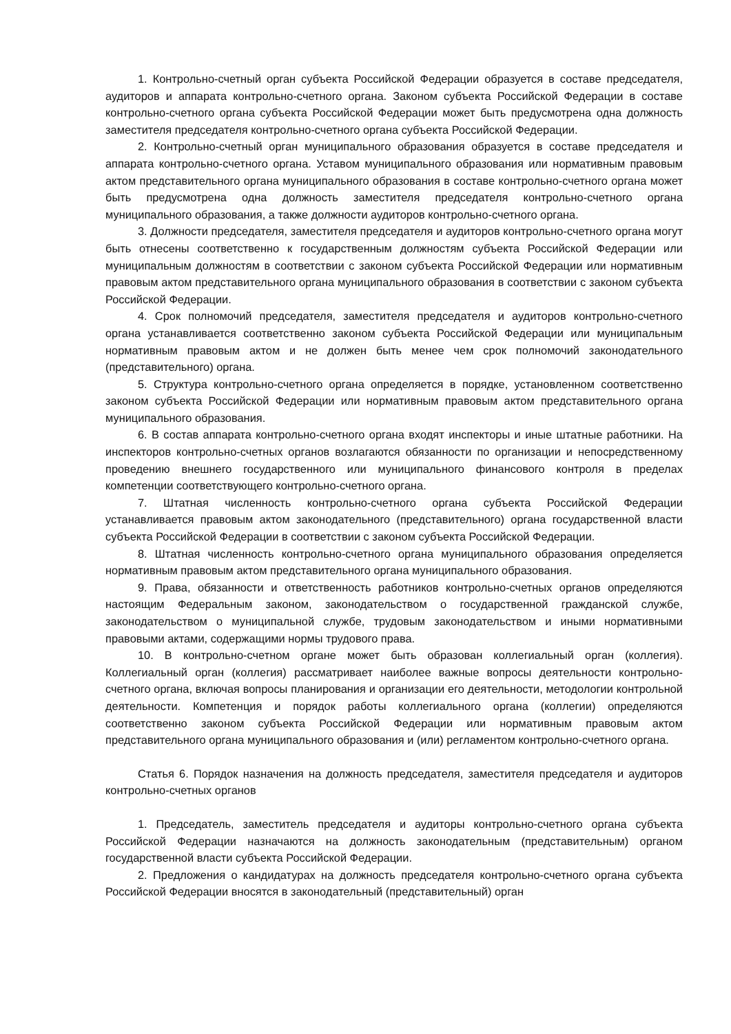1. Контрольно-счетный орган субъекта Российской Федерации образуется в составе председателя, аудиторов и аппарата контрольно-счетного органа. Законом субъекта Российской Федерации в составе контрольно-счетного органа субъекта Российской Федерации может быть предусмотрена одна должность заместителя председателя контрольно-счетного органа субъекта Российской Федерации.
2. Контрольно-счетный орган муниципального образования образуется в составе председателя и аппарата контрольно-счетного органа. Уставом муниципального образования или нормативным правовым актом представительного органа муниципального образования в составе контрольно-счетного органа может быть предусмотрена одна должность заместителя председателя контрольно-счетного органа муниципального образования, а также должности аудиторов контрольно-счетного органа.
3. Должности председателя, заместителя председателя и аудиторов контрольно-счетного органа могут быть отнесены соответственно к государственным должностям субъекта Российской Федерации или муниципальным должностям в соответствии с законом субъекта Российской Федерации или нормативным правовым актом представительного органа муниципального образования в соответствии с законом субъекта Российской Федерации.
4. Срок полномочий председателя, заместителя председателя и аудиторов контрольно-счетного органа устанавливается соответственно законом субъекта Российской Федерации или муниципальным нормативным правовым актом и не должен быть менее чем срок полномочий законодательного (представительного) органа.
5. Структура контрольно-счетного органа определяется в порядке, установленном соответственно законом субъекта Российской Федерации или нормативным правовым актом представительного органа муниципального образования.
6. В состав аппарата контрольно-счетного органа входят инспекторы и иные штатные работники. На инспекторов контрольно-счетных органов возлагаются обязанности по организации и непосредственному проведению внешнего государственного или муниципального финансового контроля в пределах компетенции соответствующего контрольно-счетного органа.
7. Штатная численность контрольно-счетного органа субъекта Российской Федерации устанавливается правовым актом законодательного (представительного) органа государственной власти субъекта Российской Федерации в соответствии с законом субъекта Российской Федерации.
8. Штатная численность контрольно-счетного органа муниципального образования определяется нормативным правовым актом представительного органа муниципального образования.
9. Права, обязанности и ответственность работников контрольно-счетных органов определяются настоящим Федеральным законом, законодательством о государственной гражданской службе, законодательством о муниципальной службе, трудовым законодательством и иными нормативными правовыми актами, содержащими нормы трудового права.
10. В контрольно-счетном органе может быть образован коллегиальный орган (коллегия). Коллегиальный орган (коллегия) рассматривает наиболее важные вопросы деятельности контрольно- счетного органа, включая вопросы планирования и организации его деятельности, методологии контрольной деятельности. Компетенция и порядок работы коллегиального органа (коллегии) определяются соответственно законом субъекта Российской Федерации или нормативным правовым актом представительного органа муниципального образования и (или) регламентом контрольно-счетного органа.
Статья 6. Порядок назначения на должность председателя, заместителя председателя и аудиторов контрольно-счетных органов
1. Председатель, заместитель председателя и аудиторы контрольно-счетного органа субъекта Российской Федерации назначаются на должность законодательным (представительным) органом государственной власти субъекта Российской Федерации.
2. Предложения о кандидатурах на должность председателя контрольно-счетного органа субъекта Российской Федерации вносятся в законодательный (представительный) орган